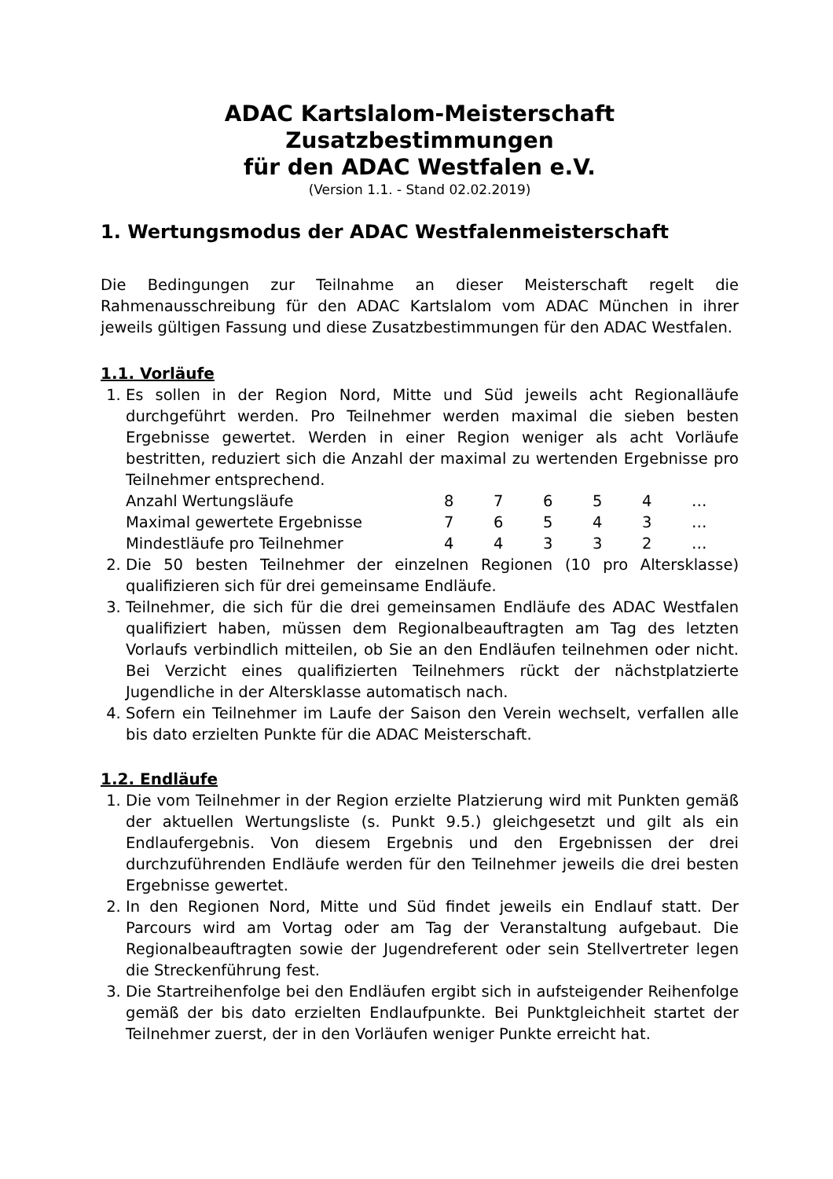ADAC Kartslalom-Meisterschaft
Zusatzbestimmungen
für den ADAC Westfalen e.V.
(Version 1.1. - Stand 02.02.2019)
1. Wertungsmodus der ADAC Westfalenmeisterschaft
Die Bedingungen zur Teilnahme an dieser Meisterschaft regelt die Rahmenausschreibung für den ADAC Kartslalom vom ADAC München in ihrer jeweils gültigen Fassung und diese Zusatzbestimmungen für den ADAC Westfalen.
1.1. Vorläufe
1. Es sollen in der Region Nord, Mitte und Süd jeweils acht Regionalläufe durchgeführt werden. Pro Teilnehmer werden maximal die sieben besten Ergebnisse gewertet. Werden in einer Region weniger als acht Vorläufe bestritten, reduziert sich die Anzahl der maximal zu wertenden Ergebnisse pro Teilnehmer entsprechend.
| Anzahl Wertungsläufe | 8 | 7 | 6 | 5 | 4 | … |
| Maximal gewertete Ergebnisse | 7 | 6 | 5 | 4 | 3 | … |
| Mindestläufe pro Teilnehmer | 4 | 4 | 3 | 3 | 2 | … |
2. Die 50 besten Teilnehmer der einzelnen Regionen (10 pro Altersklasse) qualifizieren sich für drei gemeinsame Endläufe.
3. Teilnehmer, die sich für die drei gemeinsamen Endläufe des ADAC Westfalen qualifiziert haben, müssen dem Regionalbeauftragten am Tag des letzten Vorlaufs verbindlich mitteilen, ob Sie an den Endläufen teilnehmen oder nicht. Bei Verzicht eines qualifizierten Teilnehmers rückt der nächstplatzierte Jugendliche in der Altersklasse automatisch nach.
4. Sofern ein Teilnehmer im Laufe der Saison den Verein wechselt, verfallen alle bis dato erzielten Punkte für die ADAC Meisterschaft.
1.2. Endläufe
1. Die vom Teilnehmer in der Region erzielte Platzierung wird mit Punkten gemäß der aktuellen Wertungsliste (s. Punkt 9.5.) gleichgesetzt und gilt als ein Endlaufergebnis. Von diesem Ergebnis und den Ergebnissen der drei durchzuführenden Endläufe werden für den Teilnehmer jeweils die drei besten Ergebnisse gewertet.
2. In den Regionen Nord, Mitte und Süd findet jeweils ein Endlauf statt. Der Parcours wird am Vortag oder am Tag der Veranstaltung aufgebaut. Die Regionalbeauftragten sowie der Jugendreferent oder sein Stellvertreter legen die Streckenführung fest.
3. Die Startreihenfolge bei den Endläufen ergibt sich in aufsteigender Reihenfolge gemäß der bis dato erzielten Endlaufpunkte. Bei Punktgleichheit startet der Teilnehmer zuerst, der in den Vorläufen weniger Punkte erreicht hat.